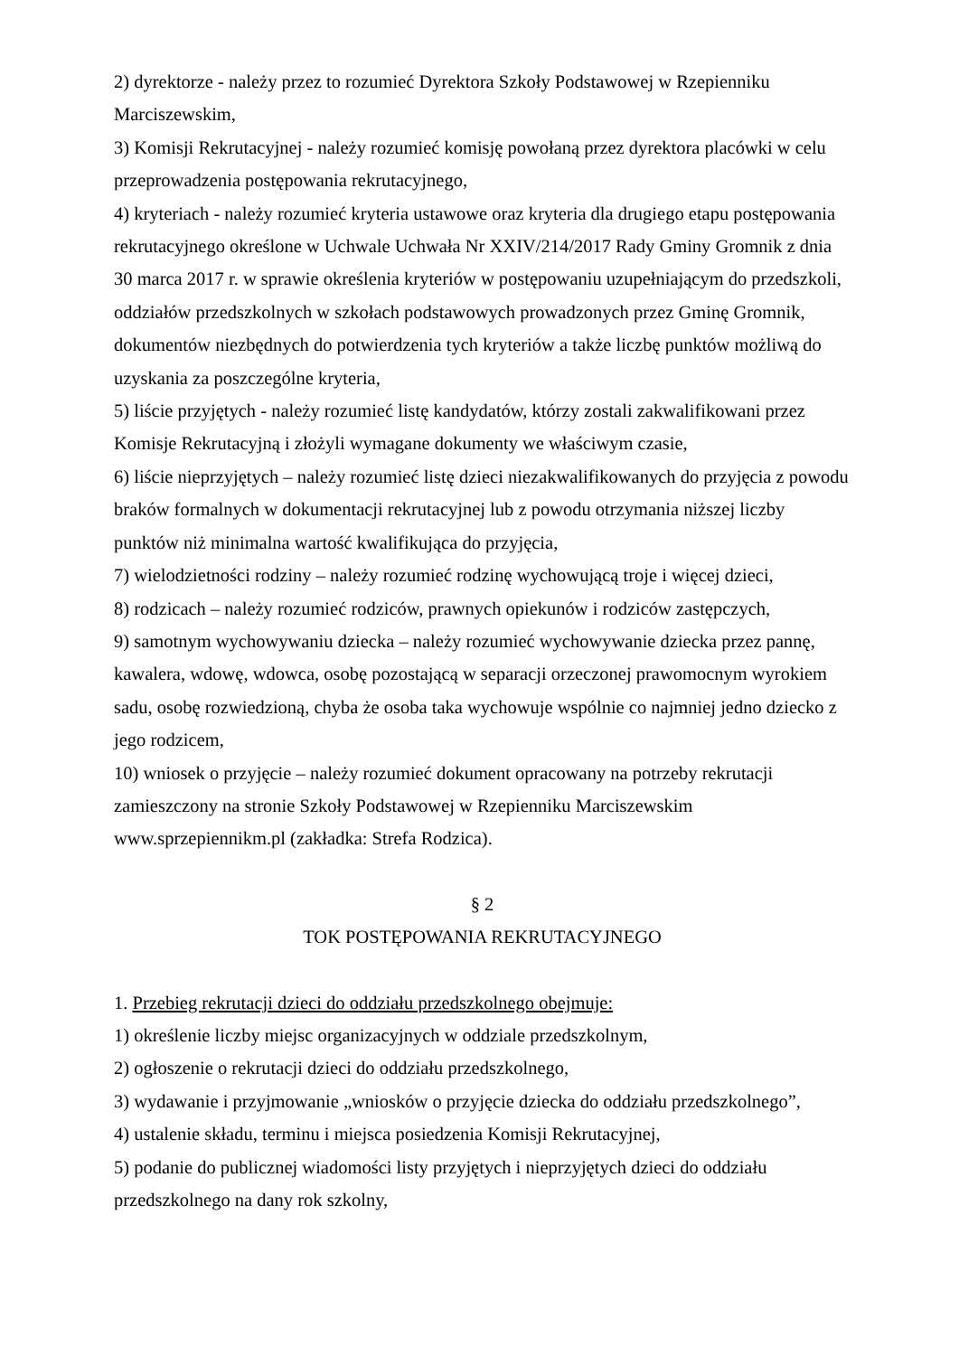2) dyrektorze - należy przez to rozumieć Dyrektora Szkoły Podstawowej w Rzepienniku Marciszewskim,
3) Komisji Rekrutacyjnej - należy rozumieć komisję powołaną przez dyrektora placówki w celu przeprowadzenia postępowania rekrutacyjnego,
4) kryteriach - należy rozumieć kryteria ustawowe oraz kryteria dla drugiego etapu postępowania rekrutacyjnego określone w Uchwale Uchwała Nr XXIV/214/2017 Rady Gminy Gromnik z dnia 30 marca 2017 r. w sprawie określenia kryteriów w postępowaniu uzupełniającym do przedszkoli, oddziałów przedszkolnych w szkołach podstawowych prowadzonych przez Gminę Gromnik, dokumentów niezbędnych do potwierdzenia tych kryteriów a także liczbę punktów możliwą do uzyskania za poszczególne kryteria,
5) liście przyjętych - należy rozumieć listę kandydatów, którzy zostali zakwalifikowani przez Komisje Rekrutacyjną i złożyli wymagane dokumenty we właściwym czasie,
6) liście nieprzyjętych – należy rozumieć listę dzieci niezakwalifikowanych do przyjęcia z powodu braków formalnych w dokumentacji rekrutacyjnej lub z powodu otrzymania niższej liczby punktów niż minimalna wartość kwalifikująca do przyjęcia,
7) wielodzietności rodziny – należy rozumieć rodzinę wychowującą troje i więcej dzieci,
8) rodzicach – należy rozumieć rodziców, prawnych opiekunów i rodziców zastępczych,
9) samotnym wychowywaniu dziecka – należy rozumieć wychowywanie dziecka przez pannę, kawalera, wdowę, wdowca, osobę pozostającą w separacji orzeczonej prawomocnym wyrokiem sadu, osobę rozwiedzioną, chyba że osoba taka wychowuje wspólnie co najmniej jedno dziecko z jego rodzicem,
10) wniosek o przyjęcie – należy rozumieć dokument opracowany na potrzeby rekrutacji zamieszczony na stronie Szkoły Podstawowej w Rzepienniku Marciszewskim www.sprzepiennikm.pl (zakładka: Strefa Rodzica).
§ 2
TOK POSTĘPOWANIA REKRUTACYJNEGO
1. Przebieg rekrutacji dzieci do oddziału przedszkolnego obejmuje:
1) określenie liczby miejsc organizacyjnych w oddziale przedszkolnym,
2) ogłoszenie o rekrutacji dzieci do oddziału przedszkolnego,
3) wydawanie i przyjmowanie „wniosków o przyjęcie dziecka do oddziału przedszkolnego”,
4) ustalenie składu, terminu i miejsca posiedzenia Komisji Rekrutacyjnej,
5) podanie do publicznej wiadomości listy przyjętych i nieprzyjętych dzieci do oddziału przedszkolnego na dany rok szkolny,